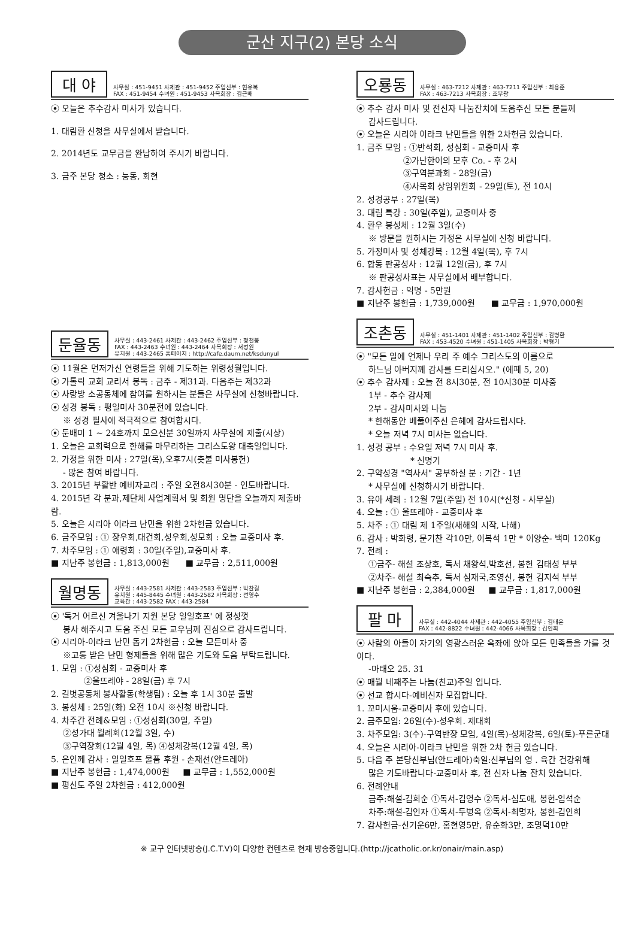군산 지구(2) 본당 소식
대 야
사무실 : 451-9451 사제관 : 451-9452 주임신부 : 현유복
FAX : 451-9454 수녀원 : 451-9453 사목회장 : 김근배
⦿ 오늘은 추수감사 미사가 있습니다.
1. 대림환 신청을 사무실에서 받습니다.
2. 2014년도 교무금을 완납하여 주시기 바랍니다.
3. 금주 본당 청소 : 능동, 회현
둔율동
사무실 : 443-2461 사제관 : 443-2462 주임신부 : 정천봉
FAX : 443-2463 수녀원 : 443-2464 사목회장 : 서정원
유치원 : 443-2465 홈페이지 : http://cafe.daum.net/ksdunyul
⦿ 11월은 먼저가신 연령들을 위해 기도하는 위령성월입니다.
⦿ 가톨릭 교회 교리서 봉독 : 금주 - 제31과. 다음주는 제32과
⦿ 사랑방 소공동체에 참여를 원하시는 분들은 사무실에 신청바랍니다.
⦿ 성경 봉독 : 평일미사 30분전에 있습니다.
※ 성경 필사에 적극적으로 참여합시다.
⦿ 둔배미 1 ~ 24호까지 모으신분 30일까지 사무실에 제출(시상)
1. 오늘은 교회력으로 한해를 마무리하는 그리스도왕 대축일입니다.
2. 가정을 위한 미사 : 27일(목),오후7시(촛불 미사봉헌)
- 많은 참여 바랍니다.
3. 2015년 부활반 예비자교리 : 주일 오전8시30분 - 인도바랍니다.
4. 2015년 각 분과,제단체 사업계획서 및 회원 명단을 오늘까지 제출바람.
5. 오늘은 시리아 이라크 난민을 위한 2차헌금 있습니다.
6. 금주모임 : ① 장우회,대건회,성우회,성모회 : 오늘 교중미사 후.
7. 차주모임 : ① 애령회 : 30일(주일),교중미사 후.
■ 지난주 봉헌금 : 1,813,000원 ■ 교무금 : 2,511,000원
월명동
사무실 : 443-2581 사제관 : 443-2583 주임신부 : 박찬길
유치원 : 445-8445 수녀원 : 443-2582 사목회장 : 전영수
교육관 : 443-2582 FAX : 443-2584
⦿ '독거 어르신 겨울나기 지원 본당 일일호프' 에 정성껏
봉사 해주시고 도움 주신 모든 교우님께 진심으로 감사드립니다.
⦿ 시리아-이라크 난민 돕기 2차헌금 : 오늘 모든미사 중
※고통 받은 난민 형제들을 위해 많은 기도와 도움 부탁드립니다.
1. 모임 : ①성심회 - 교중미사 후
②울뜨레야 - 28일(금) 후 7시
2. 길벗공동체 봉사활동(학생팀) : 오늘 후 1시 30분 출발
3. 봉성체 : 25일(화) 오전 10시 ※신청 바랍니다.
4. 차주간 전례&모임 : ①성심회(30일, 주일)
②성가대 월례회(12월 3일, 수)
③구역장회(12월 4일, 목) ④성체강복(12월 4일, 목)
5. 은인께 감사 : 일일호프 물품 후원 - 손재선(안드레아)
■ 지난주 봉헌금 : 1,474,000원 ■ 교무금 : 1,552,000원
■ 평신도 주일 2차헌금 : 412,000원
오룡동
사무실 : 463-7212 사제관 : 463-7211 주임신부 : 최용준
FAX : 463-7213 사목회장 : 조부광
⦿ 추수 감사 미사 및 전신자 나눔잔치에 도움주신 모든 분들께
감사드립니다.
⦿ 오늘은 시리아 이라크 난민들을 위한 2차헌금 있습니다.
1. 금주 모임 : ①반석회, 성심회 - 교중미사 후
②가난한이의 모후 Co. - 후 2시
③구역분과회 - 28일(금)
④사목회 상임위원회 - 29일(토), 전 10시
2. 성경공부 : 27일(목)
3. 대림 특강 : 30일(주일), 교중미사 중
4. 환우 봉성체 : 12월 3일(수)
※ 방문을 원하시는 가정은 사무실에 신청 바랍니다.
5. 가정미사 및 성체강복 : 12월 4일(목), 후 7시
6. 합동 판공성사 : 12월 12일(금), 후 7시
※ 판공성사표는 사무실에서 배부합니다.
7. 감사헌금 : 익명 - 5만원
■ 지난주 봉헌금 : 1,739,000원 ■ 교무금 : 1,970,000원
조촌동
사무실 : 451-1401 사제관 : 451-1402 주임신부 : 김병환
FAX : 453-4520 수녀원 : 451-1405 사목회장 : 박형기
⦿ "모든 일에 언제나 우리 주 예수 그리스도의 이름으로
하느님 아버지께 감사를 드리십시오." (에페 5, 20)
⦿ 추수 감사제 : 오늘 전 8시30분, 전 10시30분 미사중
1부 - 추수 감사제
2부 - 감사미사와 나눔
* 한해동안 베풀어주신 은혜에 감사드립시다.
* 오늘 저녁 7시 미사는 없습니다.
1. 성경 공부 : 수요일 저녁 7시 미사 후.
* 신명기
2. 구약성경 "역사서" 공부하실 분 : 기간 - 1년
* 사무실에 신청하시기 바랍니다.
3. 유아 세례 : 12월 7일(주일) 전 10시(*신청 - 사무실)
4. 오늘 : ① 울뜨레야 - 교중미사 후
5. 차주 : ① 대림 제 1주일(새해의 시작, 나해)
6. 감사 : 박화령, 문기찬 각10만, 이복석 1만 * 이양순- 백미 120Kg
7. 전례 :
①금주- 해설 조상호, 독서 채왕석,박호선, 봉헌 김태성 부부
②차주- 해설 최숙추, 독서 심재국,조영신, 봉헌 김지석 부부
■ 지난주 봉헌금 : 2,384,000원 ■ 교무금 : 1,817,000원
팔 마
사무실 : 442-4044 사제관 : 442-4055 주임신부 : 김태윤
FAX : 442-8822 수녀원 : 442-4066 사목회장 : 김인희
⦿ 사람의 아들이 자기의 영광스러운 옥좌에 앉아 모든 민족들을 가를 것이다.
-마태오 25. 31
⦿ 매월 네째주는 나눔(친교)주일 입니다.
⦿ 선교 합시다-예비신자 모집합니다.
1. 꼬미시움-교중미사 후에 있습니다.
2. 금주모임: 26일(수)-성우회. 제대회
3. 차주모임: 3(수)-구역반장 모임, 4일(목)-성체강복, 6일(토)-푸른군대
4. 오늘은 시리아-이라크 난민을 위한 2차 헌금 있습니다.
5. 다음 주 본당신부님(안드레아)축일:신부님의 영 . 육간 건강위해
많은 기도바랍니다-교중미사 후, 전 신자 나눔 잔치 있습니다.
6. 전례안내
금주:해설-김희순 ①독서-김영수 ②독서-심도애, 봉헌-임석순
차주:해설-김인자 ①독서-두병옥 ②독서-최명자, 봉헌-김인희
7. 감사헌금-신기운6만, 홍현영5만, 유순화3만, 조명덕10만
※ 교구 인터넷방송(J.C.T.V)이 다양한 컨텐츠로 현재 방송중입니다.(http://jcatholic.or.kr/onair/main.asp)